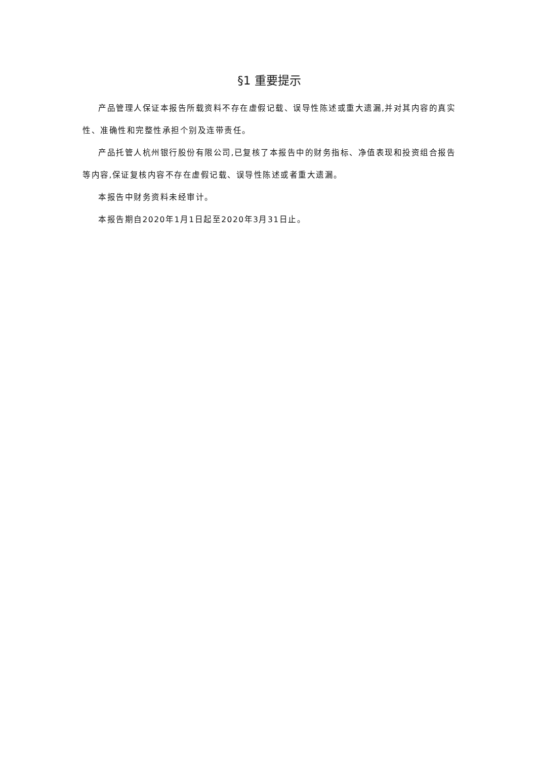§1 重要提示
产品管理人保证本报告所载资料不存在虚假记载、误导性陈述或重大遗漏,并对其内容的真实性、准确性和完整性承担个别及连带责任。
产品托管人杭州银行股份有限公司,已复核了本报告中的财务指标、净值表现和投资组合报告等内容,保证复核内容不存在虚假记载、误导性陈述或者重大遗漏。
本报告中财务资料未经审计。
本报告期自2020年1月1日起至2020年3月31日止。